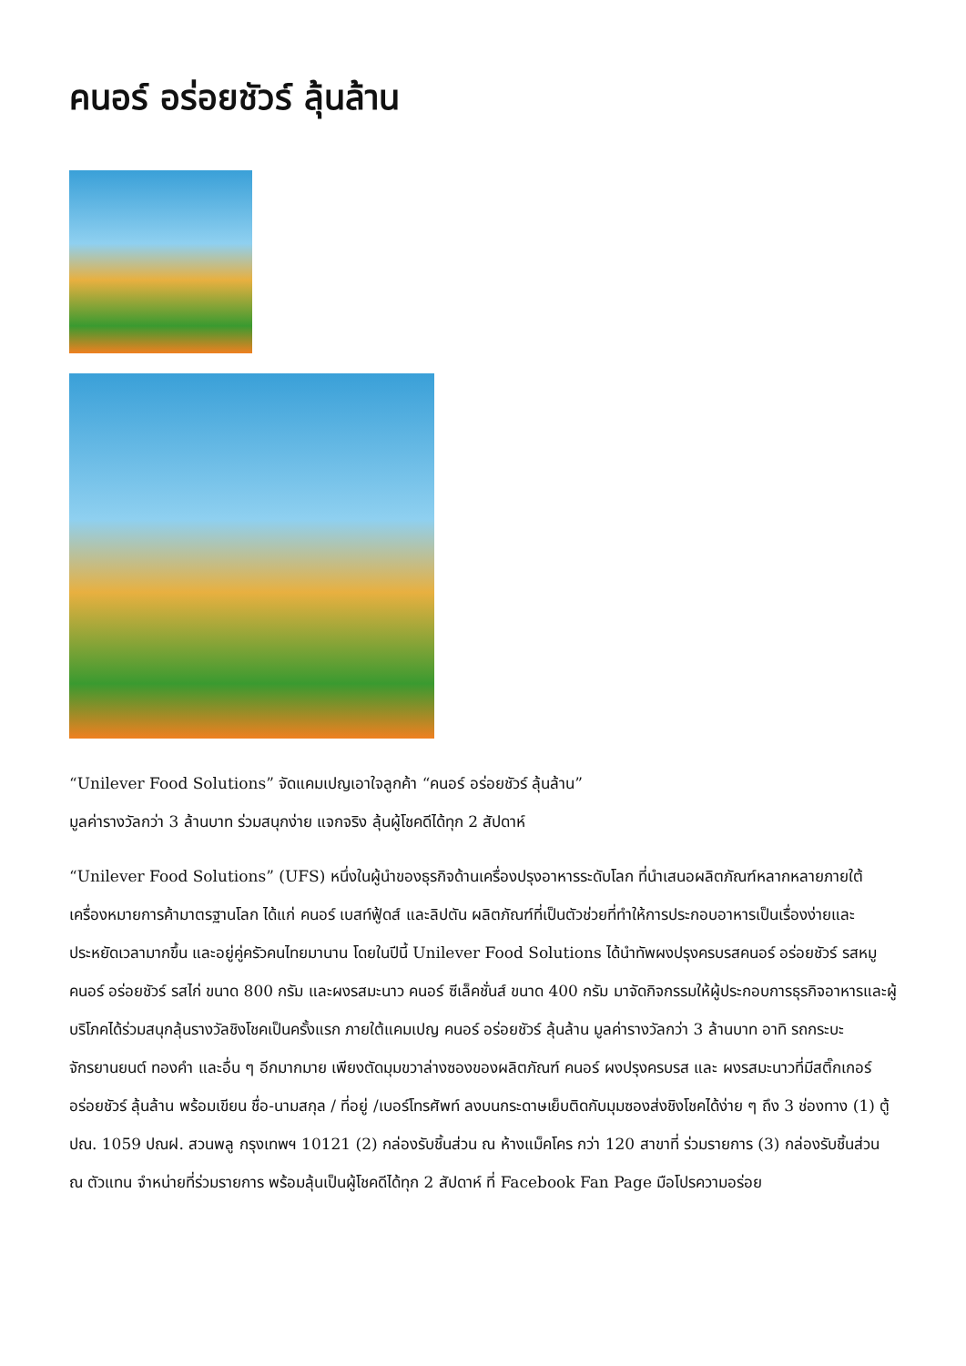คนอร์ อร่อยชัวร์ ลุ้นล้าน
“Unilever Food Solutions” จัดแคมเปญเอาใจลูกค้า “คนอร์ อร่อยชัวร์ ลุ้นล้าน”
มูลค่ารางวัลกว่า 3 ล้านบาท ร่วมสนุกง่าย แจกจริง ลุ้นผู้โชคดีได้ทุก 2 สัปดาห์
“Unilever Food Solutions” (UFS) หนึ่งในผู้นำของธุรกิจด้านเครื่องปรุงอาหารระดับโลก ที่นำเสนอผลิตภัณฑ์หลากหลายภายใต้เครื่องหมายการค้ามาตรฐานโลก ได้แก่ คนอร์ เบสท์ฟู้ดส์ และลิปตัน ผลิตภัณฑ์ที่เป็นตัวช่วยที่ทำให้การประกอบอาหารเป็นเรื่องง่ายและประหยัดเวลามากขึ้น และอยู่คู่ครัวคนไทยมานาน โดยในปีนี้ Unilever Food Solutions ได้นำทัพผงปรุงครบรสคนอร์ อร่อยชัวร์ รสหมู คนอร์ อร่อยชัวร์ รสไก่ ขนาด 800 กรัม และผงรสมะนาว คนอร์ ซีเล็คชั่นส์ ขนาด 400 กรัม มาจัดกิจกรรมให้ผู้ประกอบการธุรกิจอาหารและผู้บริโภคได้ร่วมสนุกลุ้นรางวัลชิงโชคเป็นครั้งแรก ภายใต้แคมเปญ คนอร์ อร่อยชัวร์ ลุ้นล้าน มูลค่ารางวัลกว่า 3 ล้านบาท อาทิ รถกระบะ จักรยานยนต์ ทองคำ และอื่น ๆ อีกมากมาย เพียงตัดมุมขวาล่างซองของผลิตภัณฑ์ คนอร์ ผงปรุงครบรส และ ผงรสมะนาวที่มีสติ๊กเกอร์อร่อยชัวร์ ลุ้นล้าน พร้อมเขียน ชื่อ-นามสกุล / ที่อยู่ /เบอร์โทรศัพท์ ลงบนกระดาษเย็บติดกับมุมซองส่งชิงโชคได้ง่าย ๆ ถึง 3 ช่องทาง (1) ตู้ ปณ. 1059 ปณฝ. สวนพลู กรุงเทพฯ 10121 (2) กล่องรับชิ้นส่วน ณ ห้างแม็คโคร กว่า 120 สาขาที่ ร่วมรายการ (3) กล่องรับชิ้นส่วน ณ ตัวแทน จำหน่ายที่ร่วมรายการ พร้อมลุ้นเป็นผู้โชคดีได้ทุก 2 สัปดาห์ ที่ Facebook Fan Page มือโปรความอร่อย